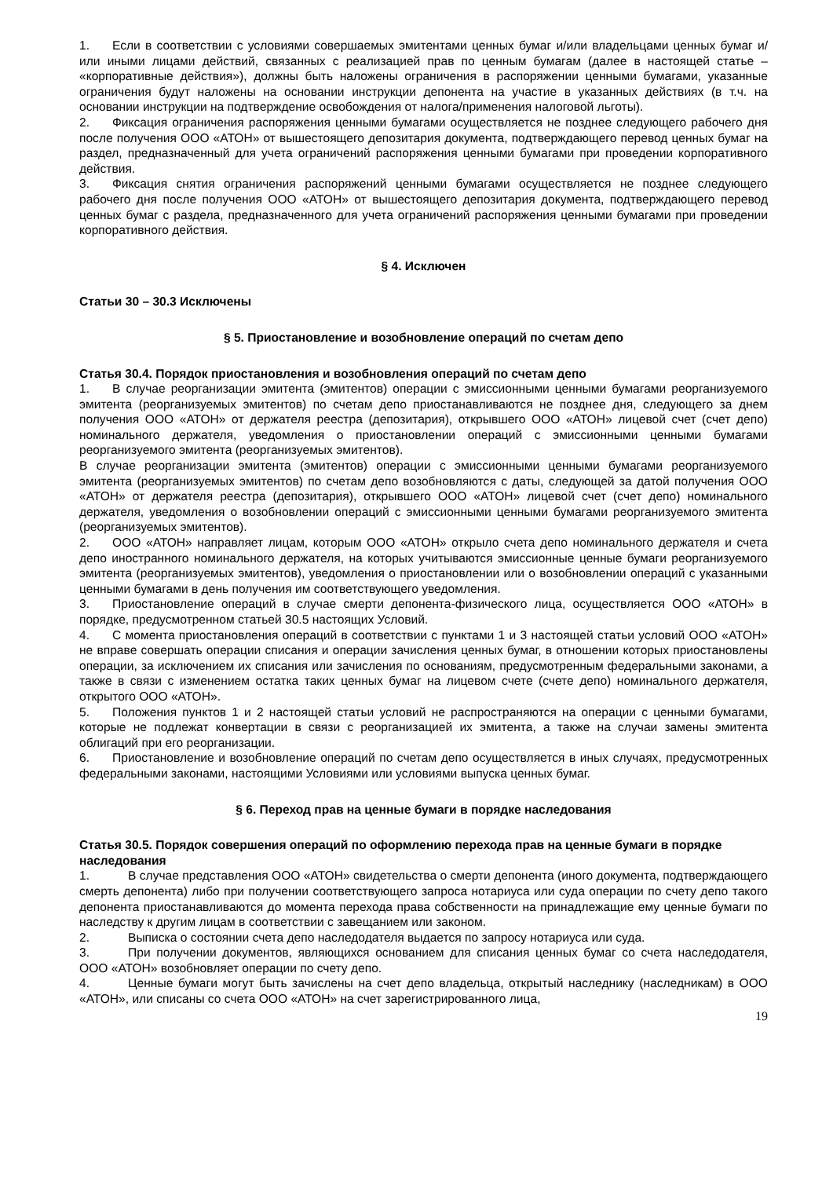1. Если в соответствии с условиями совершаемых эмитентами ценных бумаг и/или владельцами ценных бумаг и/или иными лицами действий, связанных с реализацией прав по ценным бумагам (далее в настоящей статье – «корпоративные действия»), должны быть наложены ограничения в распоряжении ценными бумагами, указанные ограничения будут наложены на основании инструкции депонента на участие в указанных действиях (в т.ч. на основании инструкции на подтверждение освобождения от налога/применения налоговой льготы).
2. Фиксация ограничения распоряжения ценными бумагами осуществляется не позднее следующего рабочего дня после получения ООО «АТОН» от вышестоящего депозитария документа, подтверждающего перевод ценных бумаг на раздел, предназначенный для учета ограничений распоряжения ценными бумагами при проведении корпоративного действия.
3. Фиксация снятия ограничения распоряжений ценными бумагами осуществляется не позднее следующего рабочего дня после получения ООО «АТОН» от вышестоящего депозитария документа, подтверждающего перевод ценных бумаг с раздела, предназначенного для учета ограничений распоряжения ценными бумагами при проведении корпоративного действия.
§ 4. Исключен
Статьи 30 – 30.3 Исключены
§ 5. Приостановление и возобновление операций по счетам депо
Статья 30.4. Порядок приостановления и возобновления операций по счетам депо
1. В случае реорганизации эмитента (эмитентов) операции с эмиссионными ценными бумагами реорганизуемого эмитента (реорганизуемых эмитентов) по счетам депо приостанавливаются не позднее дня, следующего за днем получения ООО «АТОН» от держателя реестра (депозитария), открывшего ООО «АТОН» лицевой счет (счет депо) номинального держателя, уведомления о приостановлении операций с эмиссионными ценными бумагами реорганизуемого эмитента (реорганизуемых эмитентов).
В случае реорганизации эмитента (эмитентов) операции с эмиссионными ценными бумагами реорганизуемого эмитента (реорганизуемых эмитентов) по счетам депо возобновляются с даты, следующей за датой получения ООО «АТОН» от держателя реестра (депозитария), открывшего ООО «АТОН» лицевой счет (счет депо) номинального держателя, уведомления о возобновлении операций с эмиссионными ценными бумагами реорганизуемого эмитента (реорганизуемых эмитентов).
2. ООО «АТОН» направляет лицам, которым ООО «АТОН» открыло счета депо номинального держателя и счета депо иностранного номинального держателя, на которых учитываются эмиссионные ценные бумаги реорганизуемого эмитента (реорганизуемых эмитентов), уведомления о приостановлении или о возобновлении операций с указанными ценными бумагами в день получения им соответствующего уведомления.
3. Приостановление операций в случае смерти депонента-физического лица, осуществляется ООО «АТОН» в порядке, предусмотренном статьей 30.5 настоящих Условий.
4. С момента приостановления операций в соответствии с пунктами 1 и 3 настоящей статьи условий ООО «АТОН» не вправе совершать операции списания и операции зачисления ценных бумаг, в отношении которых приостановлены операции, за исключением их списания или зачисления по основаниям, предусмотренным федеральными законами, а также в связи с изменением остатка таких ценных бумаг на лицевом счете (счете депо) номинального держателя, открытого ООО «АТОН».
5. Положения пунктов 1 и 2 настоящей статьи условий не распространяются на операции с ценными бумагами, которые не подлежат конвертации в связи с реорганизацией их эмитента, а также на случаи замены эмитента облигаций при его реорганизации.
6. Приостановление и возобновление операций по счетам депо осуществляется в иных случаях, предусмотренных федеральными законами, настоящими Условиями или условиями выпуска ценных бумаг.
§ 6. Переход прав на ценные бумаги в порядке наследования
Статья 30.5. Порядок совершения операций по оформлению перехода прав на ценные бумаги в порядке наследования
1. В случае представления ООО «АТОН» свидетельства о смерти депонента (иного документа, подтверждающего смерть депонента) либо при получении соответствующего запроса нотариуса или суда операции по счету депо такого депонента приостанавливаются до момента перехода права собственности на принадлежащие ему ценные бумаги по наследству к другим лицам в соответствии с завещанием или законом.
2. Выписка о состоянии счета депо наследодателя выдается по запросу нотариуса или суда.
3. При получении документов, являющихся основанием для списания ценных бумаг со счета наследодателя, ООО «АТОН» возобновляет операции по счету депо.
4. Ценные бумаги могут быть зачислены на счет депо владельца, открытый наследнику (наследникам) в ООО «АТОН», или списаны со счета ООО «АТОН» на счет зарегистрированного лица,
19